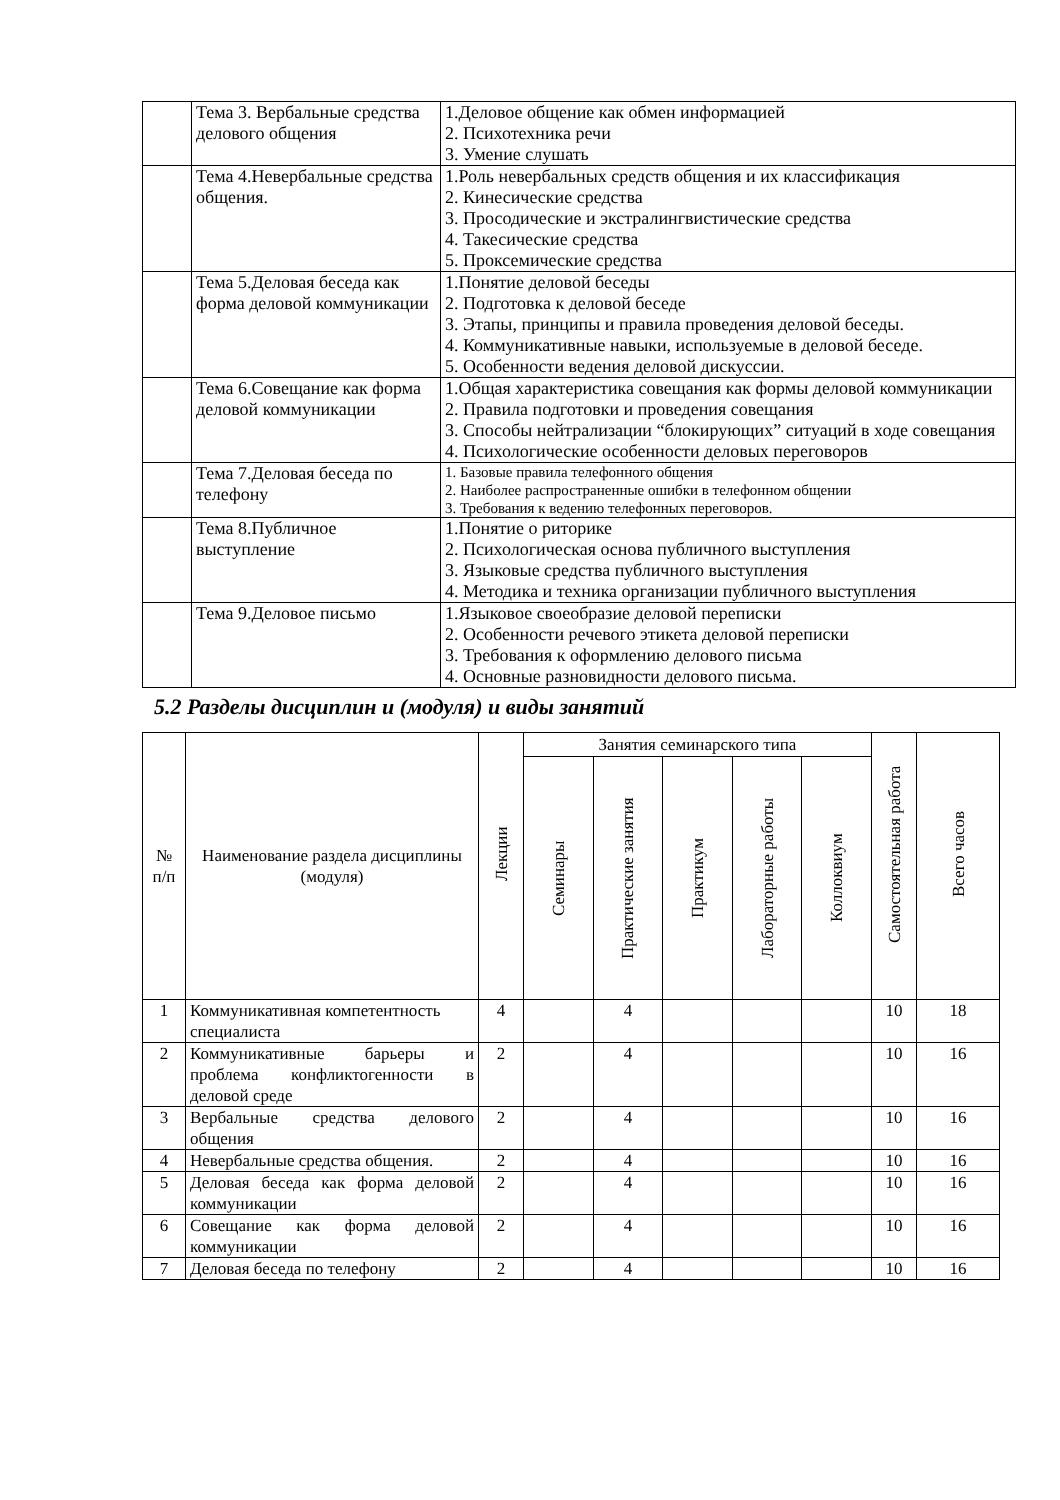| | Тема 3. Вербальные средства делового общения | 1.Деловое общение как обмен информацией 2. Психотехника речи 3. Умение слушать |
| | Тема 4.Невербальные средства общения. | 1.Роль невербальных средств общения и их классификация 2. Кинесические средства 3. Просодические и экстралингвистические средства 4. Такесические средства 5. Проксемические средства |
| | Тема 5.Деловая беседа как форма деловой коммуникации | 1.Понятие деловой беседы 2. Подготовка к деловой беседе 3. Этапы, принципы и правила проведения деловой беседы. 4. Коммуникативные навыки, используемые в деловой беседе. 5. Особенности ведения деловой дискуссии. |
| | Тема 6.Совещание как форма деловой коммуникации | 1.Общая характеристика совещания как формы деловой коммуникации 2. Правила подготовки и проведения совещания 3. Способы нейтрализации “блокирующих” ситуаций в ходе совещания 4. Психологические особенности деловых переговоров |
| | Тема 7.Деловая беседа по телефону | 1. Базовые правила телефонного общения 2. Наиболее распространенные ошибки в телефонном общении 3. Требования к ведению телефонных переговоров. |
| | Тема 8.Публичное выступление | 1.Понятие о риторике 2. Психологическая основа публичного выступления 3. Языковые средства публичного выступления 4. Методика и техника организации публичного выступления |
| | Тема 9.Деловое письмо | 1.Языковое своеобразие деловой переписки 2. Особенности речевого этикета деловой переписки 3. Требования к оформлению делового письма 4. Основные разновидности делового письма. |
5.2 Разделы дисциплин и (модуля) и виды занятий
| № п/п | Наименование раздела дисциплины (модуля) | Лекции | Занятия семинарского типа | | | | | Самостоятельная работа | Всего часов |
| --- | --- | --- | --- | --- | --- | --- | --- | --- | --- |
| | | | Семинары | Практические занятия | Практикум | Лабораторные работы | Коллоквиум | | |
| 1 | Коммуникативная компетентность специалиста | 4 | | 4 | | | | 10 | 18 |
| 2 | Коммуникативные барьеры и проблема конфликтогенности в деловой среде | 2 | | 4 | | | | 10 | 16 |
| 3 | Вербальные средства делового общения | 2 | | 4 | | | | 10 | 16 |
| 4 | Невербальные средства общения. | 2 | | 4 | | | | 10 | 16 |
| 5 | Деловая беседа как форма деловой коммуникации | 2 | | 4 | | | | 10 | 16 |
| 6 | Совещание как форма деловой коммуникации | 2 | | 4 | | | | 10 | 16 |
| 7 | Деловая беседа по телефону | 2 | | 4 | | | | 10 | 16 |